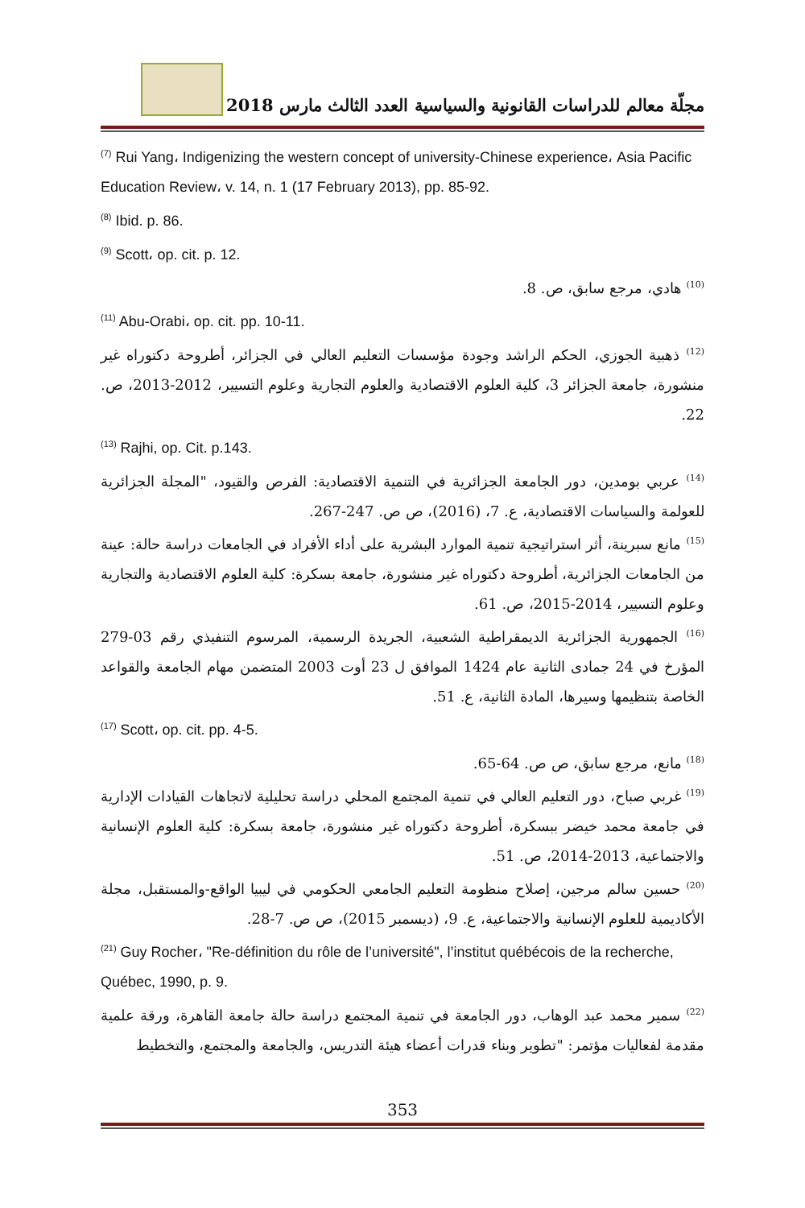مجلّة معالم للدراسات القانونية والسياسية العدد الثالث مارس 2018
<sup>(7)</sup> Rui Yang، Indigenizing the western concept of university-Chinese experience، Asia Pacific Education Review، v. 14, n. 1 (17 February 2013), pp. 85-92.
<sup>(8)</sup> Ibid. p. 86.
<sup>(9)</sup> Scott، op. cit. p. 12.
<sup>(10)</sup> هادي، مرجع سابق، ص. 8.
<sup>(11)</sup> Abu-Orabi، op. cit. pp. 10-11.
<sup>(12)</sup> ذهبية الجوزي، الحكم الراشد وجودة مؤسسات التعليم العالي في الجزائر، أطروحة دكتوراه غير منشورة، جامعة الجزائر 3، كلية العلوم الاقتصادية والعلوم التجارية وعلوم التسيير، 2012-2013، ص. 22.
<sup>(13)</sup> Rajhi, op. Cit. p.143.
<sup>(14)</sup> عربي بومدين، دور الجامعة الجزائرية في التنمية الاقتصادية: الفرص والقيود، "المجلة الجزائرية للعولمة والسياسات الاقتصادية، ع. 7، (2016)، ص ص. 247-267.
<sup>(15)</sup> مانع سبرينة، أثر استراتيجية تنمية الموارد البشرية على أداء الأفراد في الجامعات دراسة حالة: عينة من الجامعات الجزائرية، أطروحة دكتوراه غير منشورة، جامعة بسكرة: كلية العلوم الاقتصادية والتجارية وعلوم التسيير، 2014-2015، ص. 61.
<sup>(16)</sup> الجمهورية الجزائرية الديمقراطية الشعبية، الجريدة الرسمية، المرسوم التنفيذي رقم 03-279 المؤرخ في 24 جمادى الثانية عام 1424 الموافق ل 23 أوت 2003 المتضمن مهام الجامعة والقواعد الخاصة بتنظيمها وسيرها، المادة الثانية، ع. 51.
<sup>(17)</sup> Scott، op. cit. pp. 4-5.
<sup>(18)</sup> مانع، مرجع سابق، ص ص. 64-65.
<sup>(19)</sup> غربي صباح، دور التعليم العالي في تنمية المجتمع المحلي دراسة تحليلية لاتجاهات القيادات الإدارية في جامعة محمد خيضر ببسكرة، أطروحة دكتوراه غير منشورة، جامعة بسكرة: كلية العلوم الإنسانية والاجتماعية، 2013-2014، ص. 51.
<sup>(20)</sup> حسين سالم مرجين، إصلاح منظومة التعليم الجامعي الحكومي في ليبيا الواقع-والمستقبل، مجلة الأكاديمية للعلوم الإنسانية والاجتماعية، ع. 9، (ديسمبر 2015)، ص ص. 7-28.
<sup>(21)</sup> Guy Rocher، "Re-définition du rôle de l’université", l’institut québécois de la recherche, Québec, 1990, p. 9.
<sup>(22)</sup> سمير محمد عبد الوهاب، دور الجامعة في تنمية المجتمع دراسة حالة جامعة القاهرة، ورقة علمية مقدمة لفعاليات مؤتمر: "تطوير وبناء قدرات أعضاء هيئة التدريس، والجامعة والمجتمع، والتخطيط
353